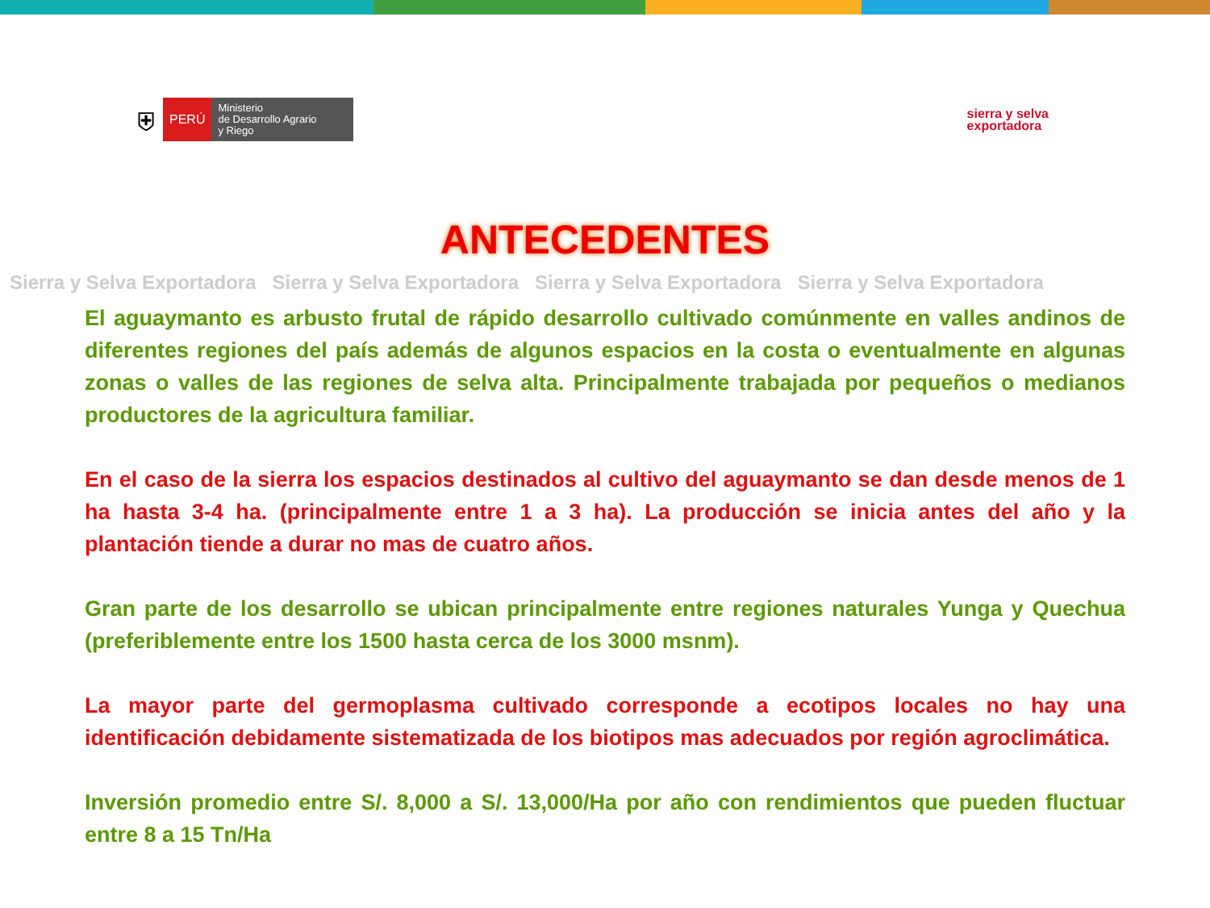⛨
PERÚ
Ministerio
de Desarrollo Agrario
y Riego
sierra y selva
exportadora
ANTECEDENTES
Sierra y Selva Exportadora Sierra y Selva Exportadora Sierra y Selva Exportadora Sierra y Selva Exportadora
El aguaymanto es arbusto frutal de rápido desarrollo cultivado comúnmente en valles andinos de diferentes regiones del país además de algunos espacios en la costa o eventualmente en algunas zonas o valles de las regiones de selva alta. Principalmente trabajada por pequeños o medianos productores de la agricultura familiar.
En el caso de la sierra los espacios destinados al cultivo del aguaymanto se dan desde menos de 1 ha hasta 3-4 ha. (principalmente entre 1 a 3 ha). La producción se inicia antes del año y la plantación tiende a durar no mas de cuatro años.
Gran parte de los desarrollo se ubican principalmente entre regiones naturales Yunga y Quechua (preferiblemente entre los 1500 hasta cerca de los 3000 msnm).
La mayor parte del germoplasma cultivado corresponde a ecotipos locales no hay una identificación debidamente sistematizada de los biotipos mas adecuados por región agroclimática.
Inversión promedio entre S/. 8,000 a S/. 13,000/Ha por año con rendimientos que pueden fluctuar entre 8 a 15 Tn/Ha